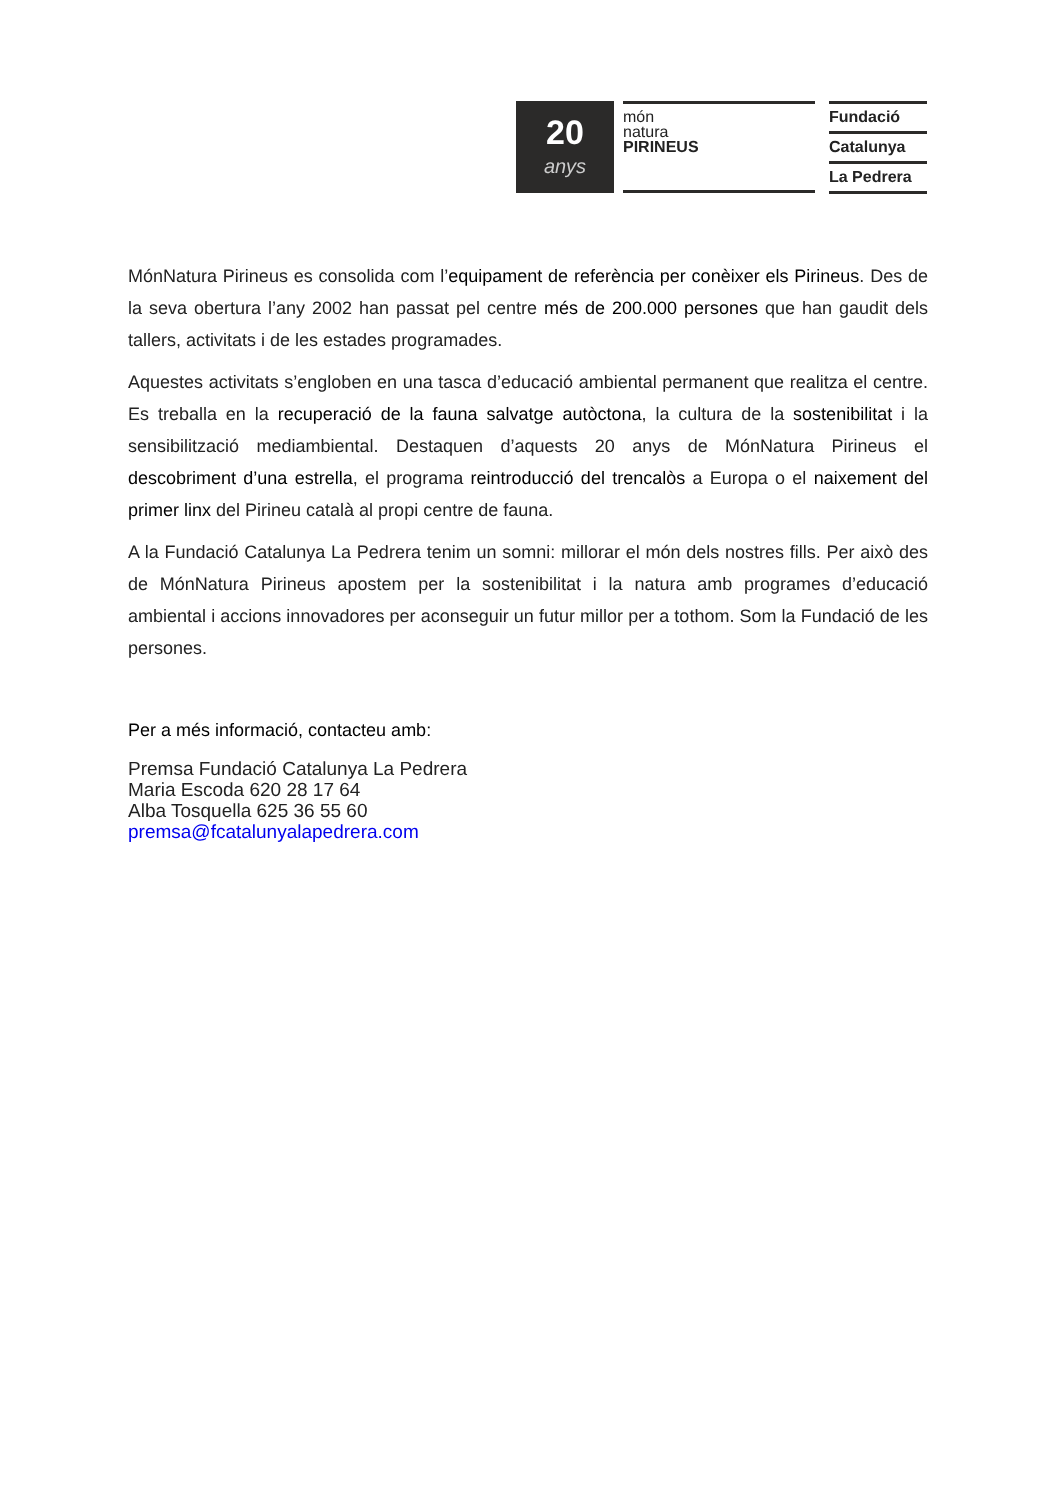20
anys
món
natura
PIRINEUS
Fundació
Catalunya
La Pedrera
MónNatura Pirineus es consolida com l’equipament de referència per conèixer els Pirineus. Des de la seva obertura l’any 2002 han passat pel centre més de 200.000 persones que han gaudit dels tallers, activitats i de les estades programades.
Aquestes activitats s’engloben en una tasca d’educació ambiental permanent que realitza el centre. Es treballa en la recuperació de la fauna salvatge autòctona, la cultura de la sostenibilitat i la sensibilització mediambiental. Destaquen d’aquests 20 anys de MónNatura Pirineus el descobriment d’una estrella, el programa reintroducció del trencalòs a Europa o el naixement del primer linx del Pirineu català al propi centre de fauna.
A la Fundació Catalunya La Pedrera tenim un somni: millorar el món dels nostres fills. Per això des de MónNatura Pirineus apostem per la sostenibilitat i la natura amb programes d’educació ambiental i accions innovadores per aconseguir un futur millor per a tothom. Som la Fundació de les persones.
Per a més informació, contacteu amb:
Premsa Fundació Catalunya La Pedrera
Maria Escoda 620 28 17 64
Alba Tosquella 625 36 55 60
premsa@fcatalunyalapedrera.com